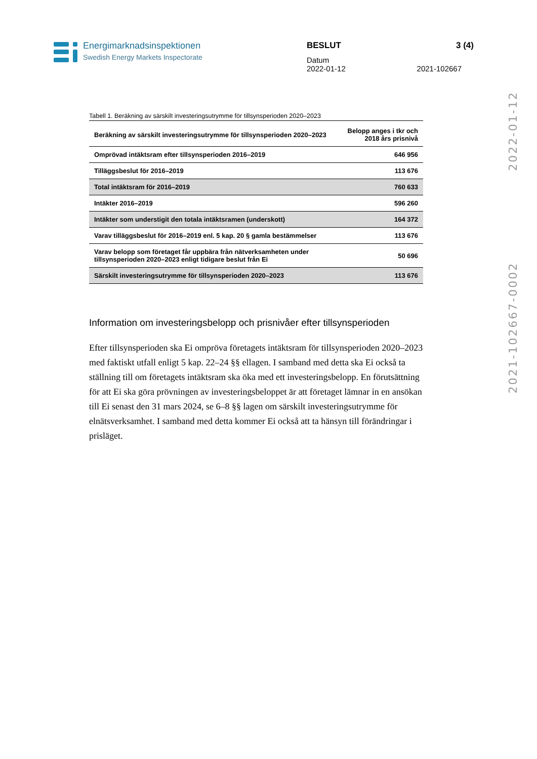Energimarknadsinspektionen
Swedish Energy Markets Inspectorate
BESLUT 3 (4)
Datum
2022-01-12 2021-102667
2021-102667-0002 2022-01-12
Tabell 1. Beräkning av särskilt investeringsutrymme för tillsynsperioden 2020–2023
| Beräkning av särskilt investeringsutrymme för tillsynsperioden 2020–2023 | Belopp anges i tkr och 2018 års prisnivå |
| --- | --- |
| Omprövad intäktsram efter tillsynsperioden 2016–2019 | 646 956 |
| Tilläggsbeslut för 2016–2019 | 113 676 |
| Total intäktsram för 2016–2019 | 760 633 |
| Intäkter 2016–2019 | 596 260 |
| Intäkter som understigit den totala intäktsramen (underskott) | 164 372 |
| Varav tilläggsbeslut för 2016–2019 enl. 5 kap. 20 § gamla bestämmelser | 113 676 |
| Varav belopp som företaget får uppbära från nätverksamheten under tillsynsperioden 2020–2023 enligt tidigare beslut från Ei | 50 696 |
| Särskilt investeringsutrymme för tillsynsperioden 2020–2023 | 113 676 |
Information om investeringsbelopp och prisnivåer efter tillsynsperioden
Efter tillsynsperioden ska Ei ompröva företagets intäktsram för tillsynsperioden 2020–2023 med faktiskt utfall enligt 5 kap. 22–24 §§ ellagen. I samband med detta ska Ei också ta ställning till om företagets intäktsram ska öka med ett investeringsbelopp. En förutsättning för att Ei ska göra prövningen av investeringsbeloppet är att företaget lämnar in en ansökan till Ei senast den 31 mars 2024, se 6–8 §§ lagen om särskilt investeringsutrymme för elnätsverksamhet. I samband med detta kommer Ei också att ta hänsyn till förändringar i prisläget.